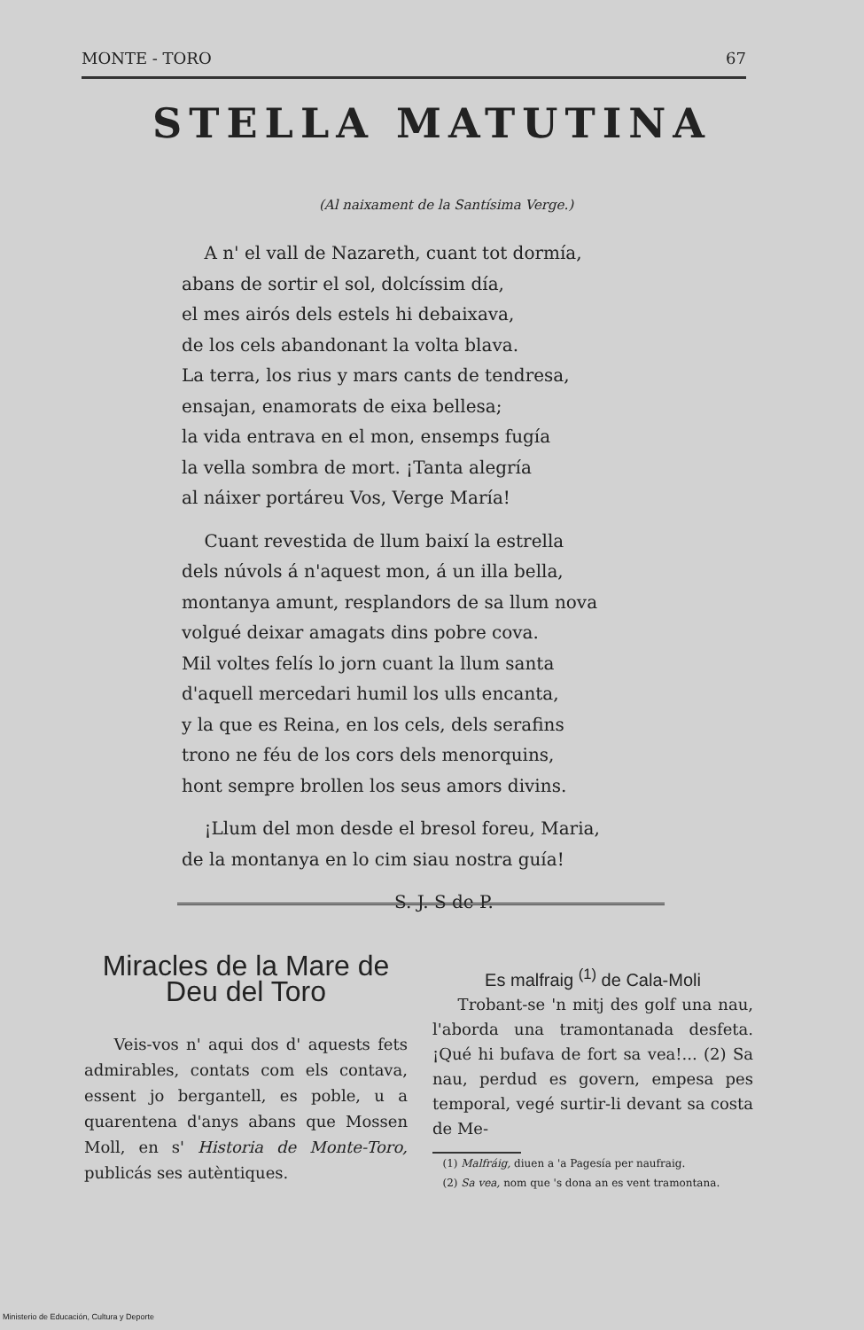MONTE - TORO 67
STELLA MATUTINA
(Al naixament de la Santísima Verge.)
A n' el vall de Nazareth, cuant tot dormía,
abans de sortir el sol, dolcíssim día,
el mes airós dels estels hi debaixava,
de los cels abandonant la volta blava.
La terra, los rius y mars cants de tendresa,
ensajan, enamorats de eixa bellesa;
la vida entrava en el mon, ensemps fugía
la vella sombra de mort. ¡Tanta alegría
al náixer portáreu Vos, Verge María!
Cuant revestida de llum baixí la estrella
dels núvols á n'aquest mon, á un illa bella,
montanya amunt, resplandors de sa llum nova
volgué deixar amagats dins pobre cova.
Mil voltes felís lo jorn cuant la llum santa
d'aquell mercedari humil los ulls encanta,
y la que es Reina, en los cels, dels serafins
trono ne féu de los cors dels menorquins,
hont sempre brollen los seus amors divins.
¡Llum del mon desde el bresol foreu, Maria,
de la montanya en lo cim siau nostra guía!
S. J. S de P.
Miracles de la Mare de Deu del Toro
Veis-vos n' aqui dos d' aquests fets admirables, contats com els contava, essent jo bergantell, es poble, u a quarentena d'anys abans que Mossen Moll, en s' Historia de Monte-Toro, publicás ses autèntiques.
Es malfraig <sup>(1)</sup> de Cala-Moli
Trobant-se 'n mitj des golf una nau, l'aborda una tramontanada desfeta. ¡Qué hi bufava de fort sa vea!... (2) Sa nau, perdud es govern, empesa pes temporal, vegé surtir-li devant sa costa de Me-
(1) Malfráig, diuen a 'a Pagesía per naufraig.
(2) Sa vea, nom que 's dona an es vent tramontana.
Ministerio de Educación, Cultura y Deporte